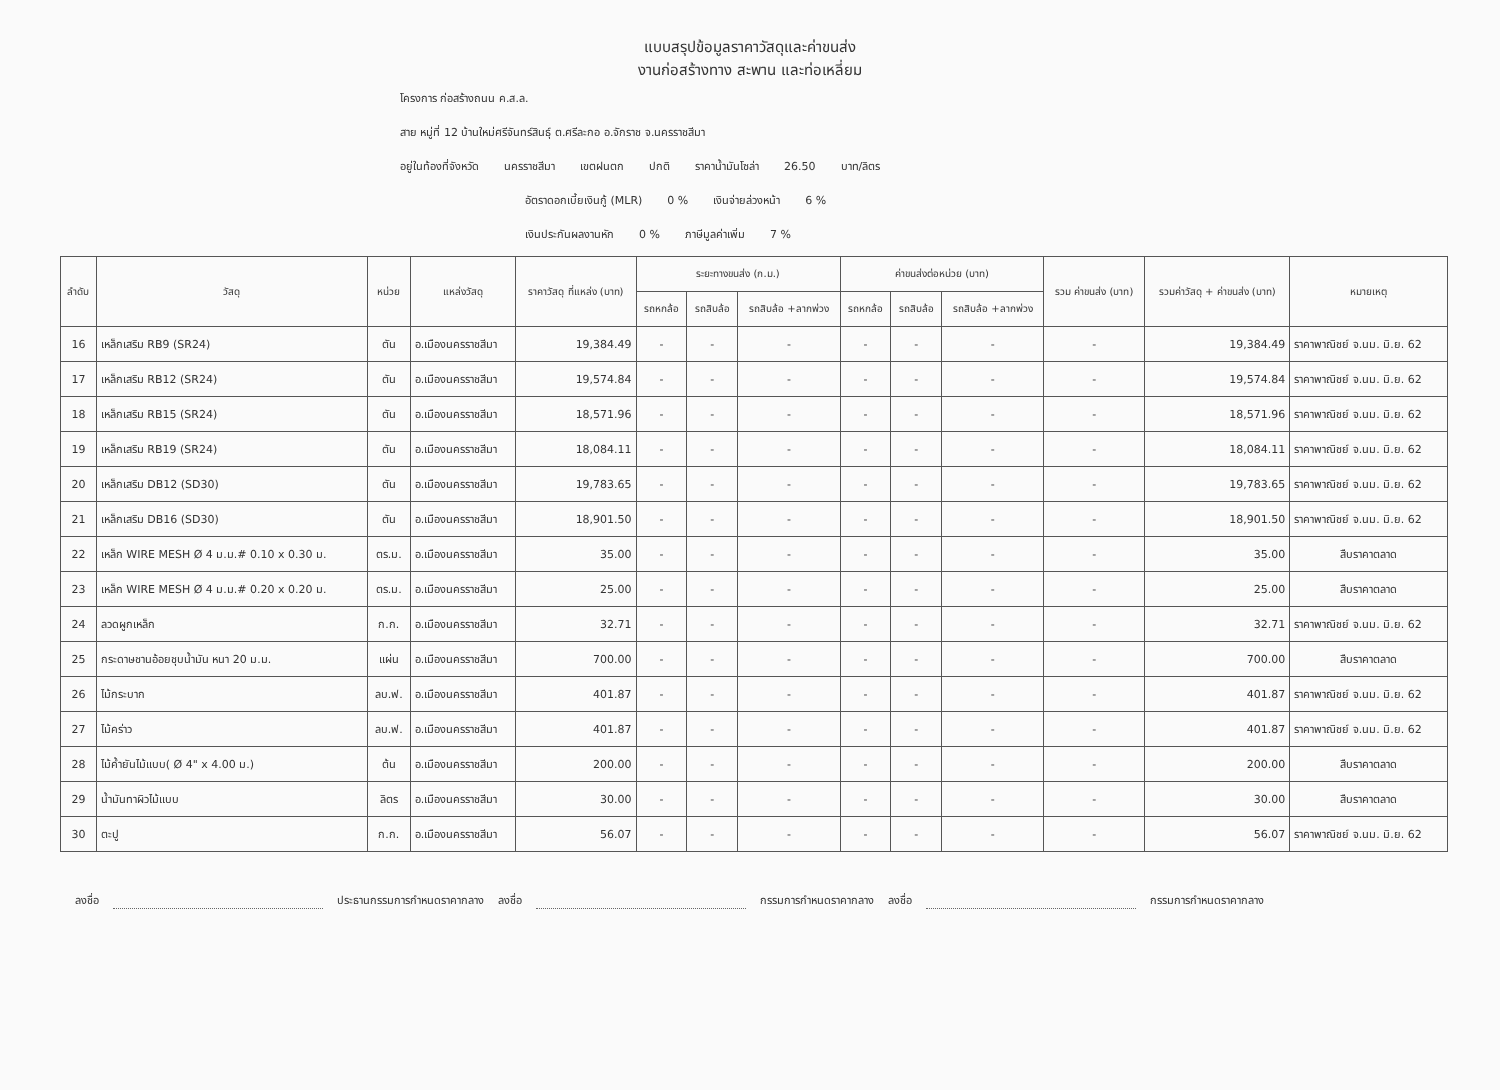แบบสรุปข้อมูลราคาวัสดุและค่าขนส่ง
งานก่อสร้างทาง สะพาน และท่อเหลี่ยม
โครงการ ก่อสร้างถนน ค.ส.ล.
สาย หมู่ที่ 12 บ้านใหม่ศรีจันทร์สินธุ์ ต.ศรีละกอ อ.จักราช จ.นครราชสีมา
อยู่ในท้องที่จังหวัด นครราชสีมา เขตฝนตก ปกติ ราคาน้ำมันโซล่า 26.50 บาท/ลิตร
อัตราดอกเบี้ยเงินกู้ (MLR) 0 % เงินจ่ายล่วงหน้า 6 %
เงินประกันผลงานหัก 0 % ภาษีมูลค่าเพิ่ม 7 %
| ลำดับ | วัสดุ | หน่วย | แหล่งวัสดุ | ราคาวัสดุ ที่แหล่ง (บาท) | ระยะทางขนส่ง (ก.ม.) | | | ค่าขนส่งต่อหน่วย (บาท) | | | รวม ค่าขนส่ง (บาท) | รวมค่าวัสดุ + ค่าขนส่ง (บาท) | หมายเหตุ |
| --- | --- | --- | --- | --- | --- | --- | --- | --- | --- | --- | --- | --- | --- |
| | | | | | รถหกล้อ | รถสิบล้อ | รถสิบล้อ +ลากพ่วง | รถหกล้อ | รถสิบล้อ | รถสิบล้อ +ลากพ่วง | | | |
| 16 | เหล็กเสริม RB9 (SR24) | ตัน | อ.เมืองนครราชสีมา | 19,384.49 | - | - | - | - | - | - | - | 19,384.49 | ราคาพาณิชย์ จ.นม. มิ.ย. 62 |
| 17 | เหล็กเสริม RB12 (SR24) | ตัน | อ.เมืองนครราชสีมา | 19,574.84 | - | - | - | - | - | - | - | 19,574.84 | ราคาพาณิชย์ จ.นม. มิ.ย. 62 |
| 18 | เหล็กเสริม RB15 (SR24) | ตัน | อ.เมืองนครราชสีมา | 18,571.96 | - | - | - | - | - | - | - | 18,571.96 | ราคาพาณิชย์ จ.นม. มิ.ย. 62 |
| 19 | เหล็กเสริม RB19 (SR24) | ตัน | อ.เมืองนครราชสีมา | 18,084.11 | - | - | - | - | - | - | - | 18,084.11 | ราคาพาณิชย์ จ.นม. มิ.ย. 62 |
| 20 | เหล็กเสริม DB12 (SD30) | ตัน | อ.เมืองนครราชสีมา | 19,783.65 | - | - | - | - | - | - | - | 19,783.65 | ราคาพาณิชย์ จ.นม. มิ.ย. 62 |
| 21 | เหล็กเสริม DB16 (SD30) | ตัน | อ.เมืองนครราชสีมา | 18,901.50 | - | - | - | - | - | - | - | 18,901.50 | ราคาพาณิชย์ จ.นม. มิ.ย. 62 |
| 22 | เหล็ก WIRE MESH Ø 4 ม.ม.# 0.10 x 0.30 ม. | ตร.ม. | อ.เมืองนครราชสีมา | 35.00 | - | - | - | - | - | - | - | 35.00 | สืบราคาตลาด |
| 23 | เหล็ก WIRE MESH Ø 4 ม.ม.# 0.20 x 0.20 ม. | ตร.ม. | อ.เมืองนครราชสีมา | 25.00 | - | - | - | - | - | - | - | 25.00 | สืบราคาตลาด |
| 24 | ลวดผูกเหล็ก | ก.ก. | อ.เมืองนครราชสีมา | 32.71 | - | - | - | - | - | - | - | 32.71 | ราคาพาณิชย์ จ.นม. มิ.ย. 62 |
| 25 | กระดาษชานอ้อยชุบน้ำมัน หนา 20 ม.ม. | แผ่น | อ.เมืองนครราชสีมา | 700.00 | - | - | - | - | - | - | - | 700.00 | สืบราคาตลาด |
| 26 | ไม้กระบาก | ลบ.ฟ. | อ.เมืองนครราชสีมา | 401.87 | - | - | - | - | - | - | - | 401.87 | ราคาพาณิชย์ จ.นม. มิ.ย. 62 |
| 27 | ไม้คร่าว | ลบ.ฟ. | อ.เมืองนครราชสีมา | 401.87 | - | - | - | - | - | - | - | 401.87 | ราคาพาณิชย์ จ.นม. มิ.ย. 62 |
| 28 | ไม้ค้ำยันไม้แบบ( Ø 4" x 4.00 ม.) | ต้น | อ.เมืองนครราชสีมา | 200.00 | - | - | - | - | - | - | - | 200.00 | สืบราคาตลาด |
| 29 | น้ำมันทาผิวไม้แบบ | ลิตร | อ.เมืองนครราชสีมา | 30.00 | - | - | - | - | - | - | - | 30.00 | สืบราคาตลาด |
| 30 | ตะปู | ก.ก. | อ.เมืองนครราชสีมา | 56.07 | - | - | - | - | - | - | - | 56.07 | ราคาพาณิชย์ จ.นม. มิ.ย. 62 |
ลงชื่อ ประธานกรรมการกำหนดราคากลาง ลงชื่อ กรรมการกำหนดราคากลาง ลงชื่อ กรรมการกำหนดราคากลาง